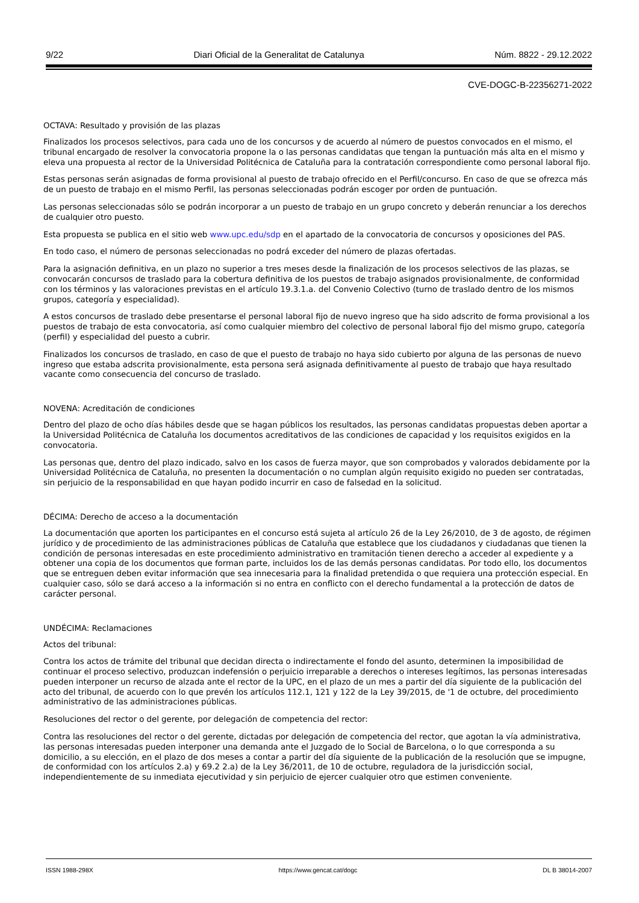9/22 Diari Oficial de la Generalitat de Catalunya Núm. 8822 - 29.12.2022
CVE-DOGC-B-22356271-2022
OCTAVA: Resultado y provisión de las plazas
Finalizados los procesos selectivos, para cada uno de los concursos y de acuerdo al número de puestos convocados en el mismo, el tribunal encargado de resolver la convocatoria propone la o las personas candidatas que tengan la puntuación más alta en el mismo y eleva una propuesta al rector de la Universidad Politécnica de Cataluña para la contratación correspondiente como personal laboral fijo.
Estas personas serán asignadas de forma provisional al puesto de trabajo ofrecido en el Perfil/concurso. En caso de que se ofrezca más de un puesto de trabajo en el mismo Perfil, las personas seleccionadas podrán escoger por orden de puntuación.
Las personas seleccionadas sólo se podrán incorporar a un puesto de trabajo en un grupo concreto y deberán renunciar a los derechos de cualquier otro puesto.
Esta propuesta se publica en el sitio web www.upc.edu/sdp en el apartado de la convocatoria de concursos y oposiciones del PAS.
En todo caso, el número de personas seleccionadas no podrá exceder del número de plazas ofertadas.
Para la asignación definitiva, en un plazo no superior a tres meses desde la finalización de los procesos selectivos de las plazas, se convocarán concursos de traslado para la cobertura definitiva de los puestos de trabajo asignados provisionalmente, de conformidad con los términos y las valoraciones previstas en el artículo 19.3.1.a. del Convenio Colectivo (turno de traslado dentro de los mismos grupos, categoría y especialidad).
A estos concursos de traslado debe presentarse el personal laboral fijo de nuevo ingreso que ha sido adscrito de forma provisional a los puestos de trabajo de esta convocatoria, así como cualquier miembro del colectivo de personal laboral fijo del mismo grupo, categoría (perfil) y especialidad del puesto a cubrir.
Finalizados los concursos de traslado, en caso de que el puesto de trabajo no haya sido cubierto por alguna de las personas de nuevo ingreso que estaba adscrita provisionalmente, esta persona será asignada definitivamente al puesto de trabajo que haya resultado vacante como consecuencia del concurso de traslado.
NOVENA: Acreditación de condiciones
Dentro del plazo de ocho días hábiles desde que se hagan públicos los resultados, las personas candidatas propuestas deben aportar a la Universidad Politécnica de Cataluña los documentos acreditativos de las condiciones de capacidad y los requisitos exigidos en la convocatoria.
Las personas que, dentro del plazo indicado, salvo en los casos de fuerza mayor, que son comprobados y valorados debidamente por la Universidad Politécnica de Cataluña, no presenten la documentación o no cumplan algún requisito exigido no pueden ser contratadas, sin perjuicio de la responsabilidad en que hayan podido incurrir en caso de falsedad en la solicitud.
DÉCIMA: Derecho de acceso a la documentación
La documentación que aporten los participantes en el concurso está sujeta al artículo 26 de la Ley 26/2010, de 3 de agosto, de régimen jurídico y de procedimiento de las administraciones públicas de Cataluña que establece que los ciudadanos y ciudadanas que tienen la condición de personas interesadas en este procedimiento administrativo en tramitación tienen derecho a acceder al expediente y a obtener una copia de los documentos que forman parte, incluidos los de las demás personas candidatas. Por todo ello, los documentos que se entreguen deben evitar información que sea innecesaria para la finalidad pretendida o que requiera una protección especial. En cualquier caso, sólo se dará acceso a la información si no entra en conflicto con el derecho fundamental a la protección de datos de carácter personal.
UNDÉCIMA: Reclamaciones
Actos del tribunal:
Contra los actos de trámite del tribunal que decidan directa o indirectamente el fondo del asunto, determinen la imposibilidad de continuar el proceso selectivo, produzcan indefensión o perjuicio irreparable a derechos o intereses legítimos, las personas interesadas pueden interponer un recurso de alzada ante el rector de la UPC, en el plazo de un mes a partir del día siguiente de la publicación del acto del tribunal, de acuerdo con lo que prevén los artículos 112.1, 121 y 122 de la Ley 39/2015, de '1 de octubre, del procedimiento administrativo de las administraciones públicas.
Resoluciones del rector o del gerente, por delegación de competencia del rector:
Contra las resoluciones del rector o del gerente, dictadas por delegación de competencia del rector, que agotan la vía administrativa, las personas interesadas pueden interponer una demanda ante el Juzgado de lo Social de Barcelona, o lo que corresponda a su domicilio, a su elección, en el plazo de dos meses a contar a partir del día siguiente de la publicación de la resolución que se impugne, de conformidad con los artículos 2.a) y 69.2 2.a) de la Ley 36/2011, de 10 de octubre, reguladora de la jurisdicción social, independientemente de su inmediata ejecutividad y sin perjuicio de ejercer cualquier otro que estimen conveniente.
ISSN 1988-298X https://www.gencat.cat/dogc DL B 38014-2007